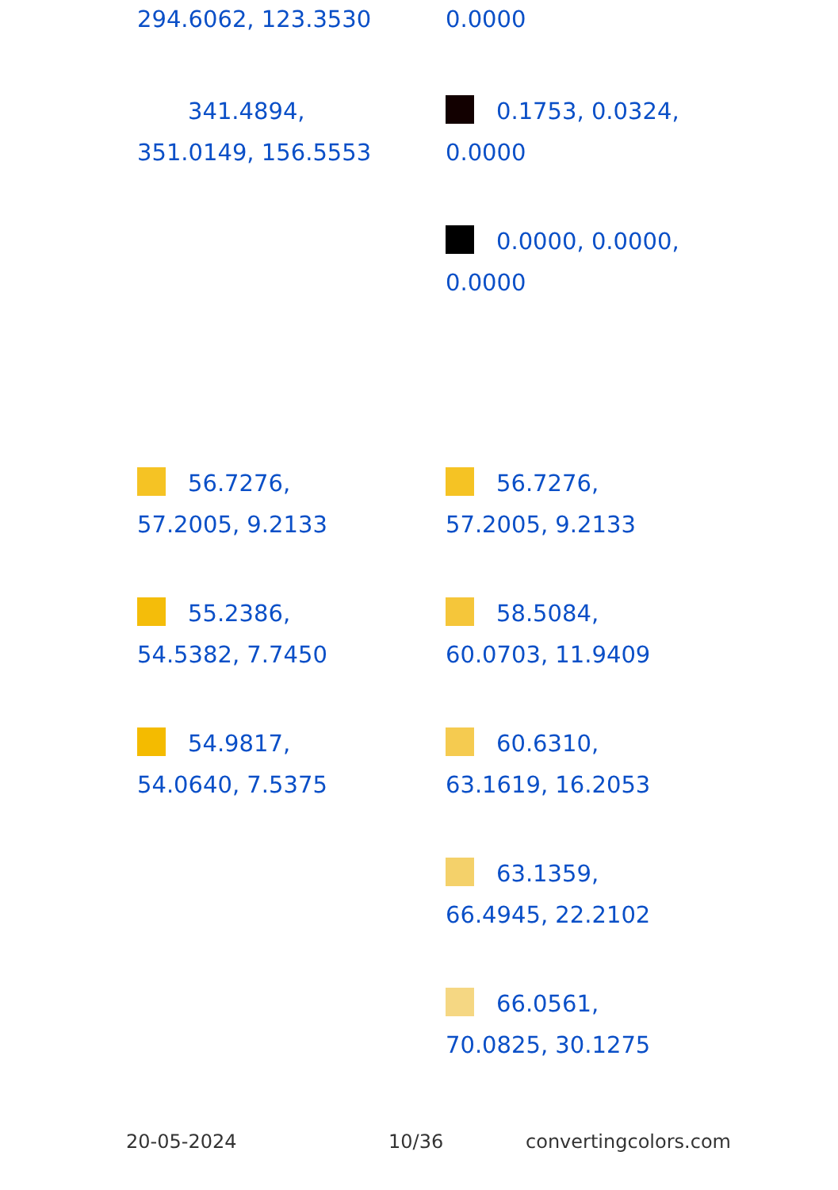294.6062, 123.3530 0.0000
341.4894, 351.0149, 156.5553
0.1753, 0.0324, 0.0000
0.0000, 0.0000, 0.0000
56.7276, 57.2005, 9.2133
56.7276, 57.2005, 9.2133
55.2386, 54.5382, 7.7450
58.5084, 60.0703, 11.9409
54.9817, 54.0640, 7.5375
60.6310, 63.1619, 16.2053
63.1359, 66.4945, 22.2102
66.0561, 70.0825, 30.1275
20-05-2024 10/36 convertingcolors.com